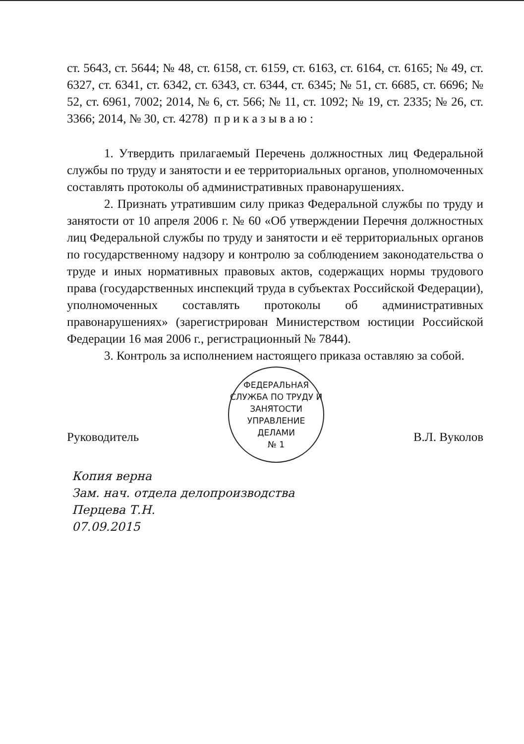ст. 5643, ст. 5644; № 48, ст. 6158, ст. 6159, ст. 6163, ст. 6164, ст. 6165; № 49, ст. 6327, ст. 6341, ст. 6342, ст. 6343, ст. 6344, ст. 6345; № 51, ст. 6685, ст. 6696; № 52, ст. 6961, 7002; 2014, № 6, ст. 566; № 11, ст. 1092; № 19, ст. 2335; № 26, ст. 3366; 2014, № 30, ст. 4278) п р и к а з ы в а ю :
1. Утвердить прилагаемый Перечень должностных лиц Федеральной службы по труду и занятости и ее территориальных органов, уполномоченных составлять протоколы об административных правонарушениях.
2. Признать утратившим силу приказ Федеральной службы по труду и занятости от 10 апреля 2006 г. № 60 «Об утверждении Перечня должностных лиц Федеральной службы по труду и занятости и её территориальных органов по государственному надзору и контролю за соблюдением законодательства о труде и иных нормативных правовых актов, содержащих нормы трудового права (государственных инспекций труда в субъектах Российской Федерации), уполномоченных составлять протоколы об административных правонарушениях» (зарегистрирован Министерством юстиции Российской Федерации 16 мая 2006 г., регистрационный № 7844).
3. Контроль за исполнением настоящего приказа оставляю за собой.
Руководитель
ФЕДЕРАЛЬНАЯ СЛУЖБА ПО ТРУДУ И ЗАНЯТОСТИ
УПРАВЛЕНИЕ
ДЕЛАМИ
№ 1
В.Л. Вуколов
Копия верна
Зам. нач. отдела делопроизводства
Перцева Т.Н.
07.09.2015